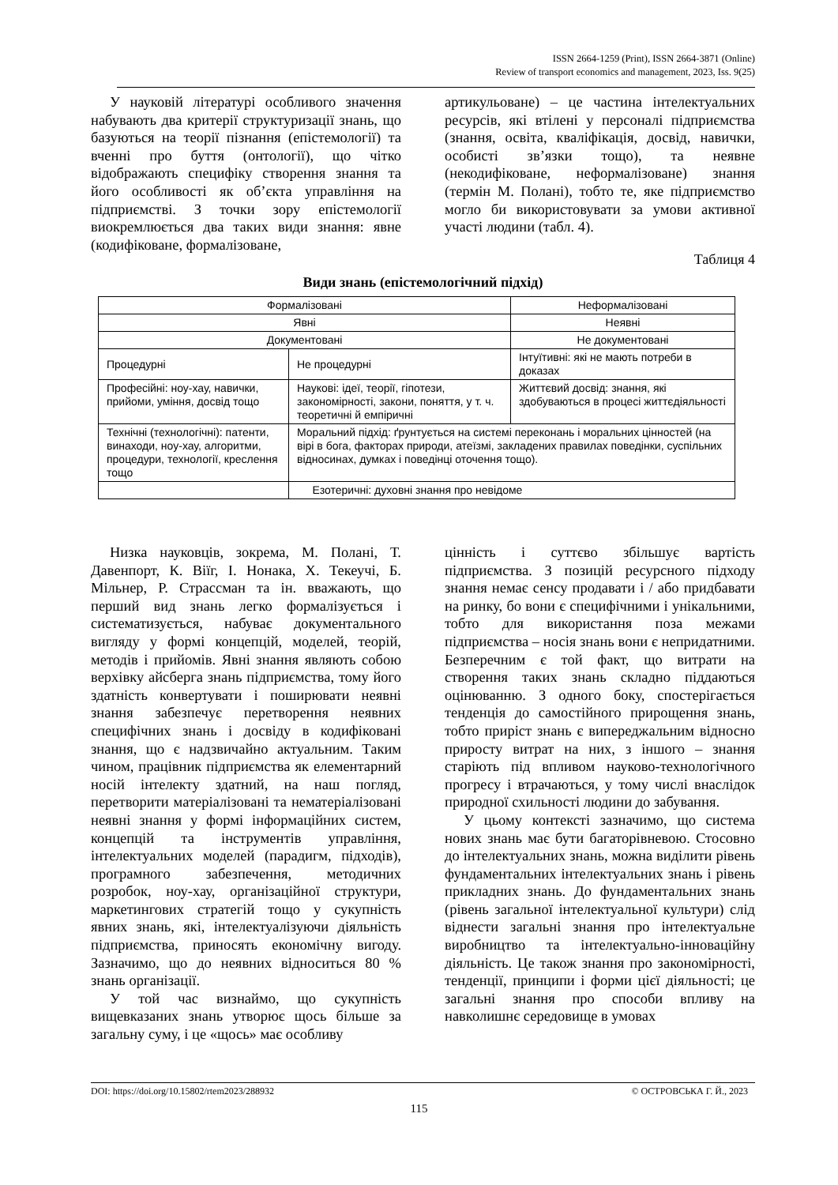ISSN 2664-1259 (Print), ISSN 2664-3871 (Online)
Review of transport economics and management, 2023, Iss. 9(25)
У науковій літературі особливого значення набувають два критерії структуризації знань, що базуються на теорії пізнання (епістемології) та вченні про буття (онтології), що чітко відображають специфіку створення знання та його особливості як об’єкта управління на підприємстві. З точки зору епістемології виокремлюється два таких види знання: явне (кодифіковане, формалізоване,
артикульоване) – це частина інтелектуальних ресурсів, які втілені у персоналі підприємства (знання, освіта, кваліфікація, досвід, навички, особисті зв’язки тощо), та неявне (некодифіковане, неформалізоване) знання (термін М. Полані), тобто те, яке підприємство могло би використовувати за умови активної участі людини (табл. 4).
Таблиця 4
Види знань (епістемологічний підхід)
| Формалізовані | | Неформалізовані |
| Явні | | Неявні |
| Документовані | | Не документовані |
| Процедурні | Не процедурні | Інтуїтивні: які не мають потреби в доказах |
| Професійні: ноу-хау, навички, прийоми, уміння, досвід тощо | Наукові: ідеї, теорії, гіпотези, закономірності, закони, поняття, у т. ч. теоретичні й емпіричні | Життєвий досвід: знання, які здобуваються в процесі життєдіяльності |
| Технічні (технологічні): патенти, винаходи, ноу-хау, алгоритми, процедури, технології, креслення тощо | Моральний підхід: ґрунтується на системі переконань і моральних цінностей (на вірі в бога, факторах природи, атеїзмі, закладених правилах поведінки, суспільних відносинах, думках і поведінці оточення тощо). | |
| | Езотеричні: духовні знання про невідоме | |
Низка науковців, зокрема, М. Полані, Т. Давенпорт, К. Віїг, І. Нонака, Х. Текеучі, Б. Мільнер, Р. Страссман та ін. вважають, що перший вид знань легко формалізується і систематизується, набуває документального вигляду у формі концепцій, моделей, теорій, методів і прийомів. Явні знання являють собою верхівку айсберга знань підприємства, тому його здатність конвертувати і поширювати неявні знання забезпечує перетворення неявних специфічних знань і досвіду в кодифіковані знання, що є надзвичайно актуальним. Таким чином, працівник підприємства як елементарний носій інтелекту здатний, на наш погляд, перетворити матеріалізовані та нематеріалізовані неявні знання у формі інформаційних систем, концепцій та інструментів управління, інтелектуальних моделей (парадигм, підходів), програмного забезпечення, методичних розробок, ноу-хау, організаційної структури, маркетингових стратегій тощо у сукупність явних знань, які, інтелектуалізуючи діяльність підприємства, приносять економічну вигоду. Зазначимо, що до неявних відноситься 80 % знань організації.
У той час визнаймо, що сукупність вищевказаних знань утворює щось більше за загальну суму, і це «щось» має особливу
цінність і суттєво збільшує вартість підприємства. З позицій ресурсного підходу знання немає сенсу продавати і / або придбавати на ринку, бо вони є специфічними і унікальними, тобто для використання поза межами підприємства – носія знань вони є непридатними. Безперечним є той факт, що витрати на створення таких знань складно піддаються оцінюванню. З одного боку, спостерігається тенденція до самостійного прирощення знань, тобто приріст знань є випереджальним відносно приросту витрат на них, з іншого – знання старіють під впливом науково-технологічного прогресу і втрачаються, у тому числі внаслідок природної схильності людини до забування.
У цьому контексті зазначимо, що система нових знань має бути багаторівневою. Стосовно до інтелектуальних знань, можна виділити рівень фундаментальних інтелектуальних знань і рівень прикладних знань. До фундаментальних знань (рівень загальної інтелектуальної культури) слід віднести загальні знання про інтелектуальне виробництво та інтелектуально-інноваційну діяльність. Це також знання про закономірності, тенденції, принципи і форми цієї діяльності; це загальні знання про способи впливу на навколишнє середовище в умовах
DOI: https://doi.org/10.15802/rtem2023/288932 © ОСТРОВСЬКА Г. Й., 2023
115